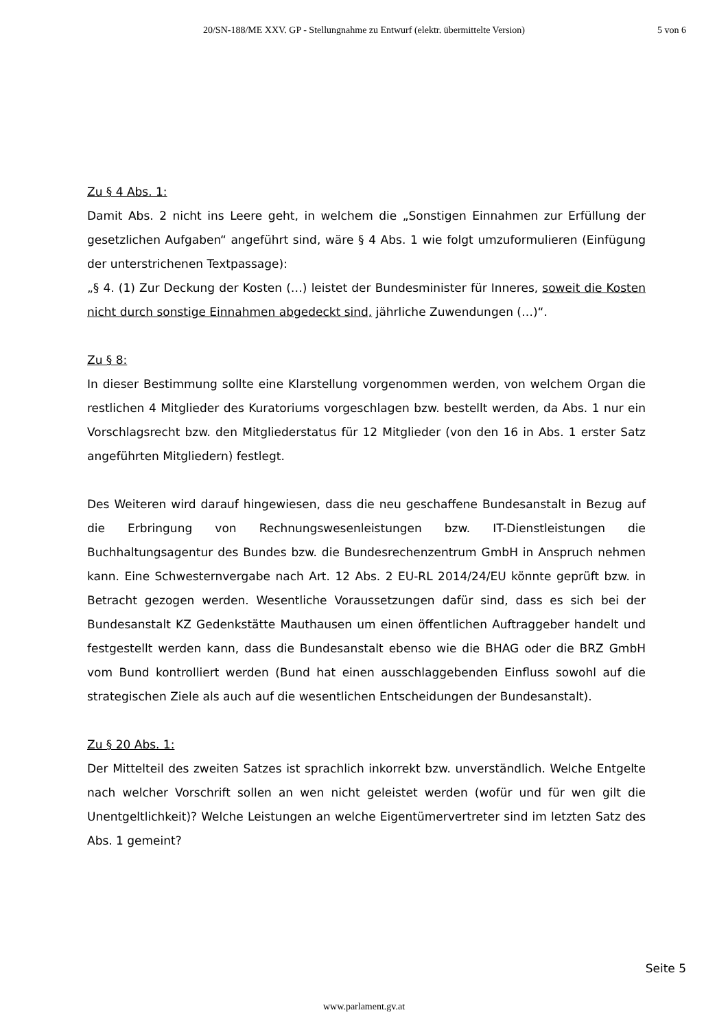20/SN-188/ME XXV. GP - Stellungnahme zu Entwurf (elektr. übermittelte Version)
5 von 6
Zu § 4 Abs. 1:
Damit Abs. 2 nicht ins Leere geht, in welchem die „Sonstigen Einnahmen zur Erfüllung der gesetzlichen Aufgaben“ angeführt sind, wäre § 4 Abs. 1 wie folgt umzuformulieren (Einfügung der unterstrichenen Textpassage):
„§ 4. (1) Zur Deckung der Kosten (…) leistet der Bundesminister für Inneres, soweit die Kosten nicht durch sonstige Einnahmen abgedeckt sind, jährliche Zuwendungen (…)“.
Zu § 8:
In dieser Bestimmung sollte eine Klarstellung vorgenommen werden, von welchem Organ die restlichen 4 Mitglieder des Kuratoriums vorgeschlagen bzw. bestellt werden, da Abs. 1 nur ein Vorschlagsrecht bzw. den Mitgliederstatus für 12 Mitglieder (von den 16 in Abs. 1 erster Satz angeführten Mitgliedern) festlegt.
Des Weiteren wird darauf hingewiesen, dass die neu geschaffene Bundesanstalt in Bezug auf die Erbringung von Rechnungswesenleistungen bzw. IT-Dienstleistungen die Buchhaltungsagentur des Bundes bzw. die Bundesrechenzentrum GmbH in Anspruch nehmen kann. Eine Schwesternvergabe nach Art. 12 Abs. 2 EU-RL 2014/24/EU könnte geprüft bzw. in Betracht gezogen werden. Wesentliche Voraussetzungen dafür sind, dass es sich bei der Bundesanstalt KZ Gedenkstätte Mauthausen um einen öffentlichen Auftraggeber handelt und festgestellt werden kann, dass die Bundesanstalt ebenso wie die BHAG oder die BRZ GmbH vom Bund kontrolliert werden (Bund hat einen ausschlaggebenden Einfluss sowohl auf die strategischen Ziele als auch auf die wesentlichen Entscheidungen der Bundesanstalt).
Zu § 20 Abs. 1:
Der Mittelteil des zweiten Satzes ist sprachlich inkorrekt bzw. unverständlich. Welche Entgelte nach welcher Vorschrift sollen an wen nicht geleistet werden (wofür und für wen gilt die Unentgeltlichkeit)? Welche Leistungen an welche Eigentümervertreter sind im letzten Satz des Abs. 1 gemeint?
Seite 5
www.parlament.gv.at